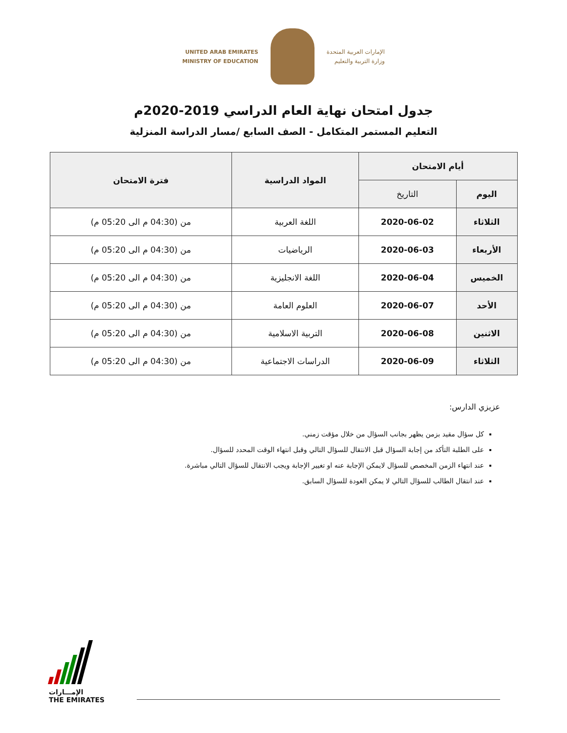UNITED ARAB EMIRATES
MINISTRY OF EDUCATION
الإمارات العربية المتحدة
وزارة التربية والتعليم
جدول امتحان نهاية العام الدراسي 2019-2020م
التعليم المستمر المتكامل - الصف السابع /مسار الدراسة المنزلية
| أيام الامتحان | | المواد الدراسية | فترة الامتحان |
| --- | --- | --- | --- |
| اليوم | التاريخ | | |
| الثلاثاء | 2020-06-02 | اللغة العربية | من (04:30 م الى 05:20 م) |
| الأربعاء | 2020-06-03 | الرياضيات | من (04:30 م الى 05:20 م) |
| الخميس | 2020-06-04 | اللغة الانجليزية | من (04:30 م الى 05:20 م) |
| الأحد | 2020-06-07 | العلوم العامة | من (04:30 م الى 05:20 م) |
| الاثنين | 2020-06-08 | التربية الاسلامية | من (04:30 م الى 05:20 م) |
| الثلاثاء | 2020-06-09 | الدراسات الاجتماعية | من (04:30 م الى 05:20 م) |
عزيزي الدارس:
كل سؤال مقيد بزمن يظهر بجانب السؤال من خلال مؤقت زمني.
على الطلبة التأكد من إجابة السؤال قبل الانتقال للسؤال التالي وقبل انتهاء الوقت المحدد للسؤال.
عند انتهاء الزمن المخصص للسؤال لايمكن الإجابة عنه او تغيير الإجابة ويجب الانتقال للسؤال التالي مباشرة.
عند انتقال الطالب للسؤال التالي لا يمكن العودة للسؤال السابق.
الإمـــارات
THE EMIRATES